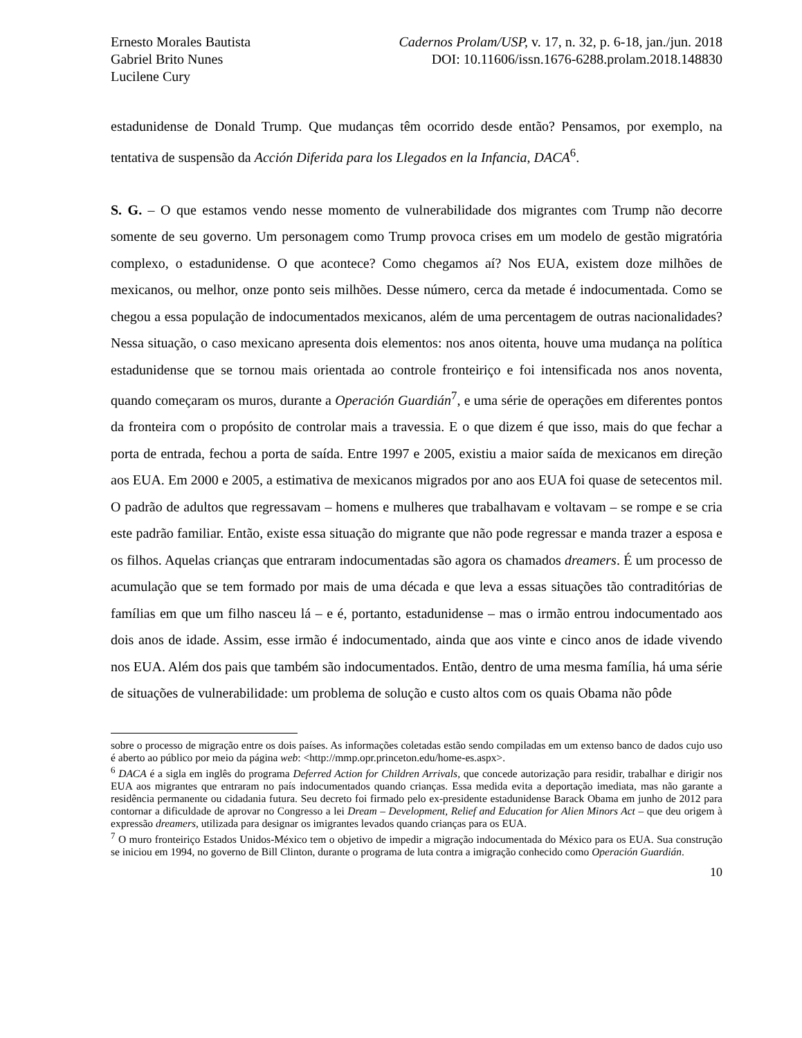Ernesto Morales Bautista
Gabriel Brito Nunes
Lucilene Cury
Cadernos Prolam/USP, v. 17, n. 32, p. 6-18, jan./jun. 2018
DOI: 10.11606/issn.1676-6288.prolam.2018.148830
estadunidense de Donald Trump. Que mudanças têm ocorrido desde então? Pensamos, por exemplo, na tentativa de suspensão da Acción Diferida para los Llegados en la Infancia, DACA<sup>6</sup>.
S. G. – O que estamos vendo nesse momento de vulnerabilidade dos migrantes com Trump não decorre somente de seu governo. Um personagem como Trump provoca crises em um modelo de gestão migratória complexo, o estadunidense. O que acontece? Como chegamos aí? Nos EUA, existem doze milhões de mexicanos, ou melhor, onze ponto seis milhões. Desse número, cerca da metade é indocumentada. Como se chegou a essa população de indocumentados mexicanos, além de uma percentagem de outras nacionalidades? Nessa situação, o caso mexicano apresenta dois elementos: nos anos oitenta, houve uma mudança na política estadunidense que se tornou mais orientada ao controle fronteiriço e foi intensificada nos anos noventa, quando começaram os muros, durante a Operación Guardián<sup>7</sup>, e uma série de operações em diferentes pontos da fronteira com o propósito de controlar mais a travessia. E o que dizem é que isso, mais do que fechar a porta de entrada, fechou a porta de saída. Entre 1997 e 2005, existiu a maior saída de mexicanos em direção aos EUA. Em 2000 e 2005, a estimativa de mexicanos migrados por ano aos EUA foi quase de setecentos mil. O padrão de adultos que regressavam – homens e mulheres que trabalhavam e voltavam – se rompe e se cria este padrão familiar. Então, existe essa situação do migrante que não pode regressar e manda trazer a esposa e os filhos. Aquelas crianças que entraram indocumentadas são agora os chamados dreamers. É um processo de acumulação que se tem formado por mais de uma década e que leva a essas situações tão contraditórias de famílias em que um filho nasceu lá – e é, portanto, estadunidense – mas o irmão entrou indocumentado aos dois anos de idade. Assim, esse irmão é indocumentado, ainda que aos vinte e cinco anos de idade vivendo nos EUA. Além dos pais que também são indocumentados. Então, dentro de uma mesma família, há uma série de situações de vulnerabilidade: um problema de solução e custo altos com os quais Obama não pôde
sobre o processo de migração entre os dois países. As informações coletadas estão sendo compiladas em um extenso banco de dados cujo uso é aberto ao público por meio da página web: <http://mmp.opr.princeton.edu/home-es.aspx>.
<sup>6</sup> DACA é a sigla em inglês do programa Deferred Action for Children Arrivals, que concede autorização para residir, trabalhar e dirigir nos EUA aos migrantes que entraram no país indocumentados quando crianças. Essa medida evita a deportação imediata, mas não garante a residência permanente ou cidadania futura. Seu decreto foi firmado pelo ex-presidente estadunidense Barack Obama em junho de 2012 para contornar a dificuldade de aprovar no Congresso a lei Dream – Development, Relief and Education for Alien Minors Act – que deu origem à expressão dreamers, utilizada para designar os imigrantes levados quando crianças para os EUA.
<sup>7</sup> O muro fronteiriço Estados Unidos-México tem o objetivo de impedir a migração indocumentada do México para os EUA. Sua construção se iniciou em 1994, no governo de Bill Clinton, durante o programa de luta contra a imigração conhecido como Operación Guardián.
10